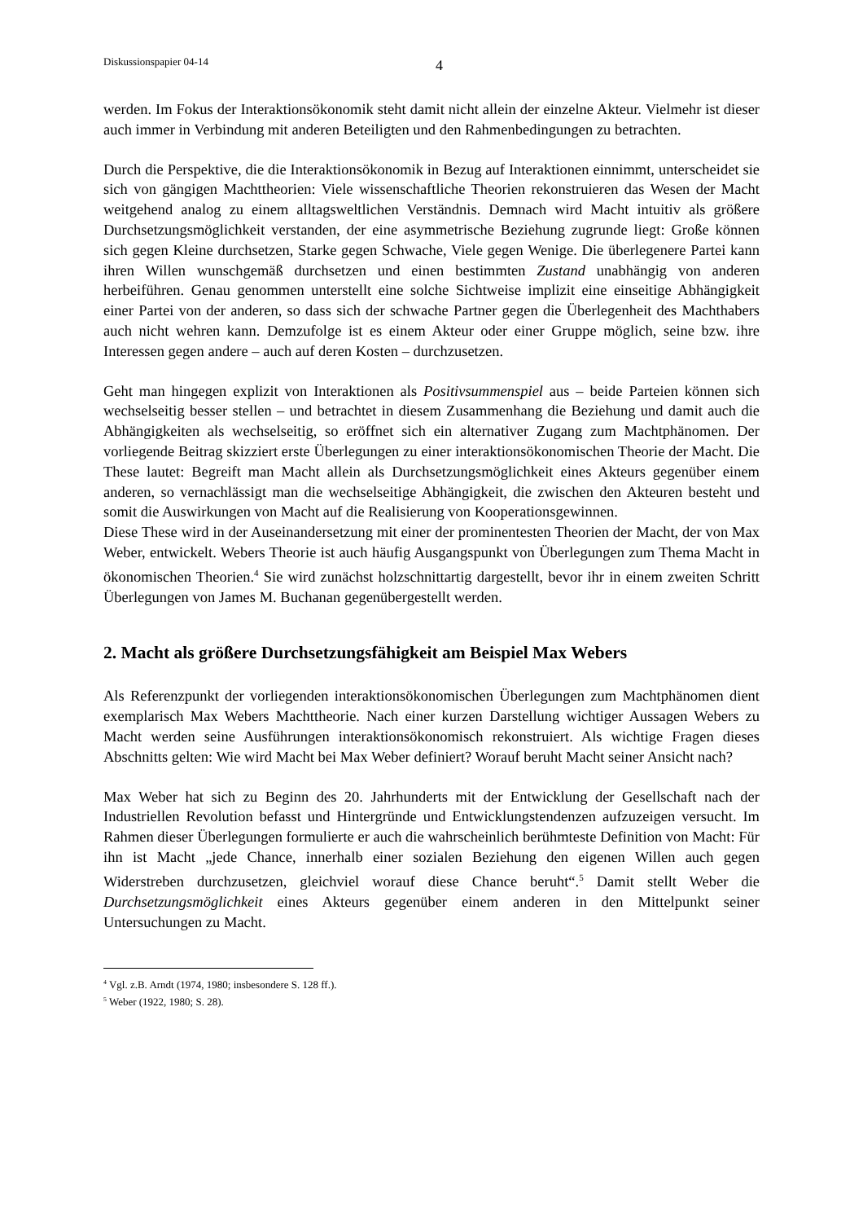Diskussionspapier 04-14
4
werden. Im Fokus der Interaktionsökonomik steht damit nicht allein der einzelne Akteur. Vielmehr ist dieser auch immer in Verbindung mit anderen Beteiligten und den Rahmenbedingungen zu betrachten.
Durch die Perspektive, die die Interaktionsökonomik in Bezug auf Interaktionen einnimmt, unterscheidet sie sich von gängigen Machttheorien: Viele wissenschaftliche Theorien rekonstruieren das Wesen der Macht weitgehend analog zu einem alltagsweltlichen Verständnis. Demnach wird Macht intuitiv als größere Durchsetzungsmöglichkeit verstanden, der eine asymmetrische Beziehung zugrunde liegt: Große können sich gegen Kleine durchsetzen, Starke gegen Schwache, Viele gegen Wenige. Die überlegenere Partei kann ihren Willen wunschgemäß durchsetzen und einen bestimmten Zustand unabhängig von anderen herbeiführen. Genau genommen unterstellt eine solche Sichtweise implizit eine einseitige Abhängigkeit einer Partei von der anderen, so dass sich der schwache Partner gegen die Überlegenheit des Machthabers auch nicht wehren kann. Demzufolge ist es einem Akteur oder einer Gruppe möglich, seine bzw. ihre Interessen gegen andere – auch auf deren Kosten – durchzusetzen.
Geht man hingegen explizit von Interaktionen als Positivsummenspiel aus – beide Parteien können sich wechselseitig besser stellen – und betrachtet in diesem Zusammenhang die Beziehung und damit auch die Abhängigkeiten als wechselseitig, so eröffnet sich ein alternativer Zugang zum Machtphänomen. Der vorliegende Beitrag skizziert erste Überlegungen zu einer interaktionsökonomischen Theorie der Macht. Die These lautet: Begreift man Macht allein als Durchsetzungsmöglichkeit eines Akteurs gegenüber einem anderen, so vernachlässigt man die wechselseitige Abhängigkeit, die zwischen den Akteuren besteht und somit die Auswirkungen von Macht auf die Realisierung von Kooperationsgewinnen.
Diese These wird in der Auseinandersetzung mit einer der prominentesten Theorien der Macht, der von Max Weber, entwickelt. Webers Theorie ist auch häufig Ausgangspunkt von Überlegungen zum Thema Macht in ökonomischen Theorien.<sup>4</sup> Sie wird zunächst holzschnittartig dargestellt, bevor ihr in einem zweiten Schritt Überlegungen von James M. Buchanan gegenübergestellt werden.
2. Macht als größere Durchsetzungsfähigkeit am Beispiel Max Webers
Als Referenzpunkt der vorliegenden interaktionsökonomischen Überlegungen zum Machtphänomen dient exemplarisch Max Webers Machttheorie. Nach einer kurzen Darstellung wichtiger Aussagen Webers zu Macht werden seine Ausführungen interaktionsökonomisch rekonstruiert. Als wichtige Fragen dieses Abschnitts gelten: Wie wird Macht bei Max Weber definiert? Worauf beruht Macht seiner Ansicht nach?
Max Weber hat sich zu Beginn des 20. Jahrhunderts mit der Entwicklung der Gesellschaft nach der Industriellen Revolution befasst und Hintergründe und Entwicklungstendenzen aufzuzeigen versucht. Im Rahmen dieser Überlegungen formulierte er auch die wahrscheinlich berühmteste Definition von Macht: Für ihn ist Macht „jede Chance, innerhalb einer sozialen Beziehung den eigenen Willen auch gegen Widerstreben durchzusetzen, gleichviel worauf diese Chance beruht“.<sup>5</sup> Damit stellt Weber die Durchsetzungsmöglichkeit eines Akteurs gegenüber einem anderen in den Mittelpunkt seiner Untersuchungen zu Macht.
<sup>4</sup> Vgl. z.B. Arndt (1974, 1980; insbesondere S. 128 ff.).
<sup>5</sup> Weber (1922, 1980; S. 28).